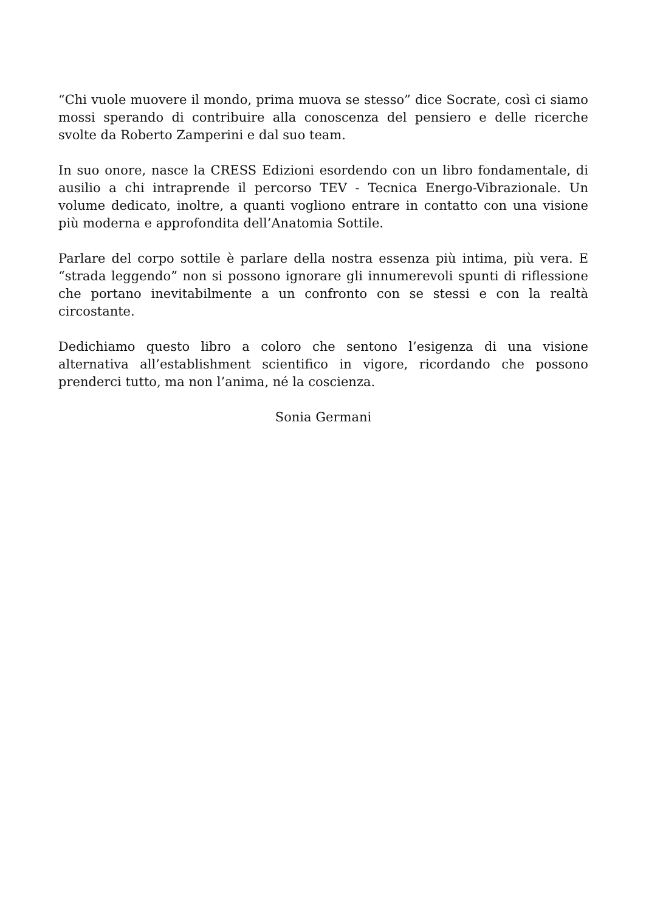“Chi vuole muovere il mondo, prima muova se stesso” dice Socrate, così ci siamo mossi sperando di contribuire alla conoscenza del pensiero e delle ricerche svolte da Roberto Zamperini e dal suo team.
In suo onore, nasce la CRESS Edizioni esordendo con un libro fondamentale, di ausilio a chi intraprende il percorso TEV - Tecnica Energo-Vibrazionale. Un volume dedicato, inoltre, a quanti vogliono entrare in contatto con una visione più moderna e approfondita dell’Anatomia Sottile.
Parlare del corpo sottile è parlare della nostra essenza più intima, più vera. E “strada leggendo” non si possono ignorare gli innumerevoli spunti di riflessione che portano inevitabilmente a un confronto con se stessi e con la realtà circostante.
Dedichiamo questo libro a coloro che sentono l’esigenza di una visione alternativa all’establishment scientifico in vigore, ricordando che possono prenderci tutto, ma non l’anima, né la coscienza.
Sonia Germani